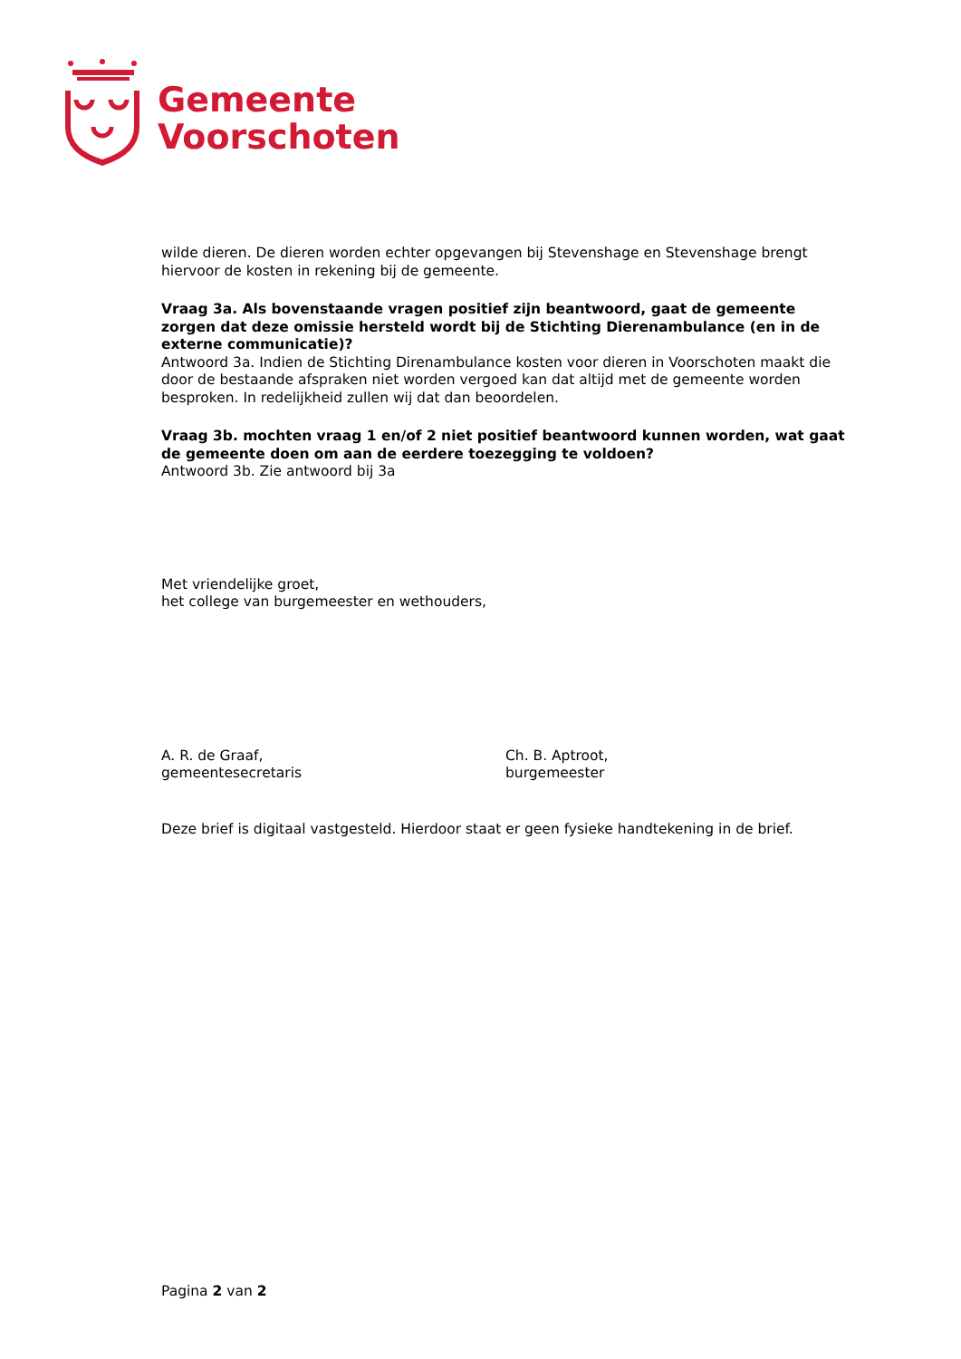Gemeente
Voorschoten
wilde dieren. De dieren worden echter opgevangen bij Stevenshage en Stevenshage brengt hiervoor de kosten in rekening bij de gemeente.
Vraag 3a. Als bovenstaande vragen positief zijn beantwoord, gaat de gemeente zorgen dat deze omissie hersteld wordt bij de Stichting Dierenambulance (en in de externe communicatie)?
Antwoord 3a. Indien de Stichting Direnambulance kosten voor dieren in Voorschoten maakt die door de bestaande afspraken niet worden vergoed kan dat altijd met de gemeente worden besproken. In redelijkheid zullen wij dat dan beoordelen.
Vraag 3b. mochten vraag 1 en/of 2 niet positief beantwoord kunnen worden, wat gaat de gemeente doen om aan de eerdere toezegging te voldoen?
Antwoord 3b. Zie antwoord bij 3a
Met vriendelijke groet,
het college van burgemeester en wethouders,
A. R. de Graaf,
gemeentesecretaris
Ch. B. Aptroot,
burgemeester
Deze brief is digitaal vastgesteld. Hierdoor staat er geen fysieke handtekening in de brief.
Pagina 2 van 2